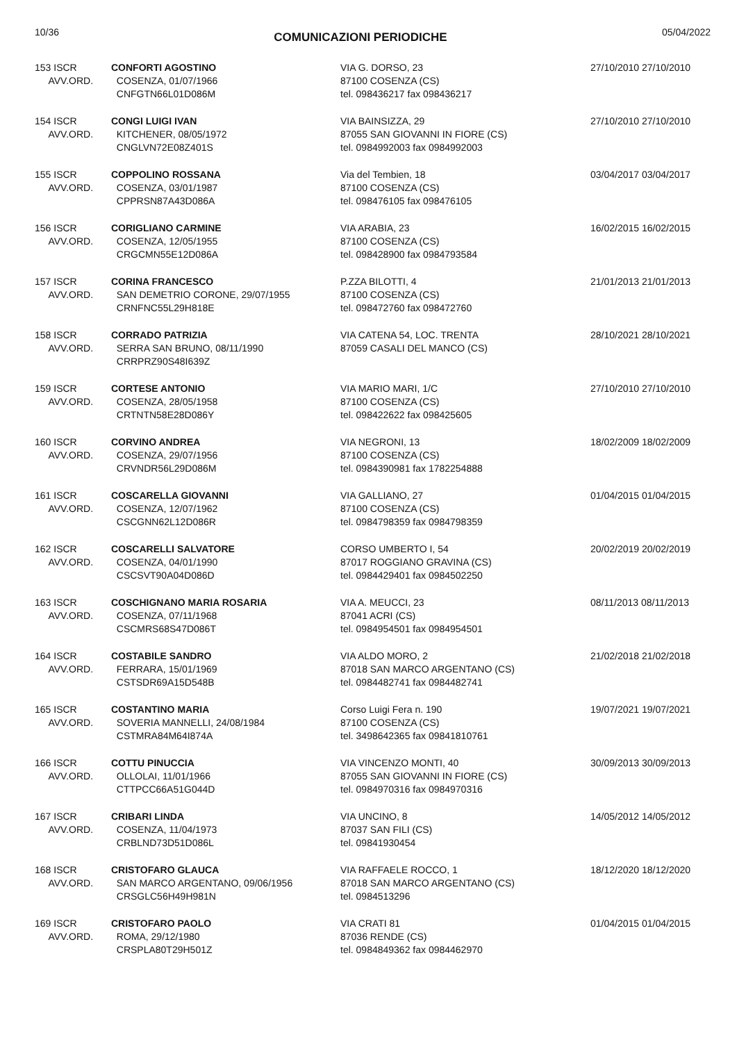10/36 COMUNICAZIONI PERIODICHE 05/04/2022
| 153 ISCR AVV.ORD. | CONFORTI AGOSTINO COSENZA, 01/07/1966 CNFGTN66L01D086M | VIA G. DORSO, 23 87100 COSENZA (CS) tel. 098436217 fax 098436217 | 27/10/2010 27/10/2010 |
| 154 ISCR AVV.ORD. | CONGI LUIGI IVAN KITCHENER, 08/05/1972 CNGLVN72E08Z401S | VIA BAINSIZZA, 29 87055 SAN GIOVANNI IN FIORE (CS) tel. 0984992003 fax 0984992003 | 27/10/2010 27/10/2010 |
| 155 ISCR AVV.ORD. | COPPOLINO ROSSANA COSENZA, 03/01/1987 CPPRSN87A43D086A | Via del Tembien, 18 87100 COSENZA (CS) tel. 098476105 fax 098476105 | 03/04/2017 03/04/2017 |
| 156 ISCR AVV.ORD. | CORIGLIANO CARMINE COSENZA, 12/05/1955 CRGCMN55E12D086A | VIA ARABIA, 23 87100 COSENZA (CS) tel. 098428900 fax 0984793584 | 16/02/2015 16/02/2015 |
| 157 ISCR AVV.ORD. | CORINA FRANCESCO SAN DEMETRIO CORONE, 29/07/1955 CRNFNC55L29H818E | P.ZZA BILOTTI, 4 87100 COSENZA (CS) tel. 098472760 fax 098472760 | 21/01/2013 21/01/2013 |
| 158 ISCR AVV.ORD. | CORRADO PATRIZIA SERRA SAN BRUNO, 08/11/1990 CRRPRZ90S48I639Z | VIA CATENA 54, LOC. TRENTA 87059 CASALI DEL MANCO (CS) | 28/10/2021 28/10/2021 |
| 159 ISCR AVV.ORD. | CORTESE ANTONIO COSENZA, 28/05/1958 CRTNTN58E28D086Y | VIA MARIO MARI, 1/C 87100 COSENZA (CS) tel. 098422622 fax 098425605 | 27/10/2010 27/10/2010 |
| 160 ISCR AVV.ORD. | CORVINO ANDREA COSENZA, 29/07/1956 CRVNDR56L29D086M | VIA NEGRONI, 13 87100 COSENZA (CS) tel. 0984390981 fax 1782254888 | 18/02/2009 18/02/2009 |
| 161 ISCR AVV.ORD. | COSCARELLA GIOVANNI COSENZA, 12/07/1962 CSCGNN62L12D086R | VIA GALLIANO, 27 87100 COSENZA (CS) tel. 0984798359 fax 0984798359 | 01/04/2015 01/04/2015 |
| 162 ISCR AVV.ORD. | COSCARELLI SALVATORE COSENZA, 04/01/1990 CSCSVT90A04D086D | CORSO UMBERTO I, 54 87017 ROGGIANO GRAVINA (CS) tel. 0984429401 fax 0984502250 | 20/02/2019 20/02/2019 |
| 163 ISCR AVV.ORD. | COSCHIGNANO MARIA ROSARIA COSENZA, 07/11/1968 CSCMRS68S47D086T | VIA A. MEUCCI, 23 87041 ACRI (CS) tel. 0984954501 fax 0984954501 | 08/11/2013 08/11/2013 |
| 164 ISCR AVV.ORD. | COSTABILE SANDRO FERRARA, 15/01/1969 CSTSDR69A15D548B | VIA ALDO MORO, 2 87018 SAN MARCO ARGENTANO (CS) tel. 0984482741 fax 0984482741 | 21/02/2018 21/02/2018 |
| 165 ISCR AVV.ORD. | COSTANTINO MARIA SOVERIA MANNELLI, 24/08/1984 CSTMRA84M64I874A | Corso Luigi Fera n. 190 87100 COSENZA (CS) tel. 3498642365 fax 09841810761 | 19/07/2021 19/07/2021 |
| 166 ISCR AVV.ORD. | COTTU PINUCCIA OLLOLAI, 11/01/1966 CTTPCC66A51G044D | VIA VINCENZO MONTI, 40 87055 SAN GIOVANNI IN FIORE (CS) tel. 0984970316 fax 0984970316 | 30/09/2013 30/09/2013 |
| 167 ISCR AVV.ORD. | CRIBARI LINDA COSENZA, 11/04/1973 CRBLND73D51D086L | VIA UNCINO, 8 87037 SAN FILI (CS) tel. 09841930454 | 14/05/2012 14/05/2012 |
| 168 ISCR AVV.ORD. | CRISTOFARO GLAUCA SAN MARCO ARGENTANO, 09/06/1956 CRSGLC56H49H981N | VIA RAFFAELE ROCCO, 1 87018 SAN MARCO ARGENTANO (CS) tel. 0984513296 | 18/12/2020 18/12/2020 |
| 169 ISCR AVV.ORD. | CRISTOFARO PAOLO ROMA, 29/12/1980 CRSPLA80T29H501Z | VIA CRATI 81 87036 RENDE (CS) tel. 0984849362 fax 0984462970 | 01/04/2015 01/04/2015 |